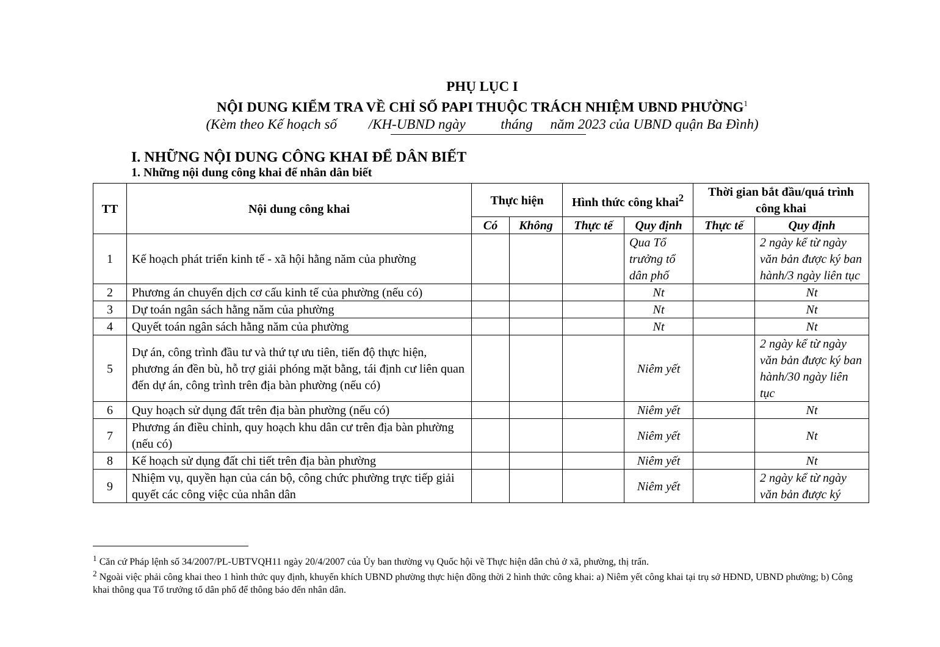PHỤ LỤC I
NỘI DUNG KIỂM TRA VỀ CHỈ SỐ PAPI THUỘC TRÁCH NHIỆM UBND PHƯỜNG<sup>1</sup>
(Kèm theo Kế hoạch số /KH-UBND ngày tháng năm 2023 của UBND quận Ba Đình)
I. NHỮNG NỘI DUNG CÔNG KHAI ĐỂ DÂN BIẾT
1. Những nội dung công khai để nhân dân biết
| TT | Nội dung công khai | Thực hiện | | Hình thức công khai<sup>2</sup> | | Thời gian bắt đầu/quá trình công khai | |
| --- | --- | --- | --- | --- | --- | --- | --- |
| | | Có | Không | Thực tế | Quy định | Thực tế | Quy định |
| 1 | Kế hoạch phát triển kinh tế - xã hội hằng năm của phường | | | | Qua Tổ trưởng tổ dân phố | | 2 ngày kể từ ngày văn bản được ký ban hành/3 ngày liên tục |
| 2 | Phương án chuyển dịch cơ cấu kinh tế của phường (nếu có) | | | | Nt | | Nt |
| 3 | Dự toán ngân sách hằng năm của phường | | | | Nt | | Nt |
| 4 | Quyết toán ngân sách hằng năm của phường | | | | Nt | | Nt |
| 5 | Dự án, công trình đầu tư và thứ tự ưu tiên, tiến độ thực hiện, phương án đền bù, hỗ trợ giải phóng mặt bằng, tái định cư liên quan đến dự án, công trình trên địa bàn phường (nếu có) | | | | Niêm yết | | 2 ngày kể từ ngày văn bản được ký ban hành/30 ngày liên tục |
| 6 | Quy hoạch sử dụng đất trên địa bàn phường (nếu có) | | | | Niêm yết | | Nt |
| 7 | Phương án điều chỉnh, quy hoạch khu dân cư trên địa bàn phường (nếu có) | | | | Niêm yết | | Nt |
| 8 | Kế hoạch sử dụng đất chi tiết trên địa bàn phường | | | | Niêm yết | | Nt |
| 9 | Nhiệm vụ, quyền hạn của cán bộ, công chức phường trực tiếp giải quyết các công việc của nhân dân | | | | Niêm yết | | 2 ngày kể từ ngày văn bản được ký |
<sup>1</sup> Căn cứ Pháp lệnh số 34/2007/PL-UBTVQH11 ngày 20/4/2007 của Ủy ban thường vụ Quốc hội về Thực hiện dân chủ ở xã, phường, thị trấn.
<sup>2</sup> Ngoài việc phải công khai theo 1 hình thức quy định, khuyến khích UBND phường thực hiện đồng thời 2 hình thức công khai: a) Niêm yết công khai tại trụ sở HĐND, UBND phường; b) Công khai thông qua Tổ trưởng tổ dân phố để thông báo đến nhân dân.